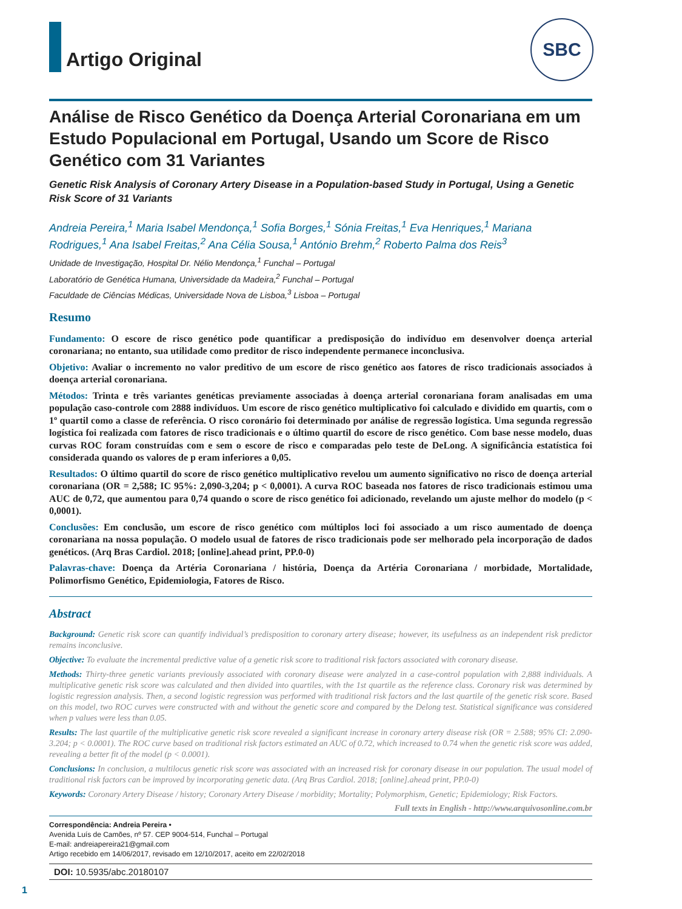SBC
Artigo Original
Análise de Risco Genético da Doença Arterial Coronariana em um Estudo Populacional em Portugal, Usando um Score de Risco Genético com 31 Variantes
Genetic Risk Analysis of Coronary Artery Disease in a Population-based Study in Portugal, Using a Genetic Risk Score of 31 Variants
Andreia Pereira,<sup>1</sup> Maria Isabel Mendonça,<sup>1</sup> Sofia Borges,<sup>1</sup> Sónia Freitas,<sup>1</sup> Eva Henriques,<sup>1</sup> Mariana Rodrigues,<sup>1</sup> Ana Isabel Freitas,<sup>2</sup> Ana Célia Sousa,<sup>1</sup> António Brehm,<sup>2</sup> Roberto Palma dos Reis<sup>3</sup>
Unidade de Investigação, Hospital Dr. Nélio Mendonça,<sup>1</sup> Funchal – Portugal
Laboratório de Genética Humana, Universidade da Madeira,<sup>2</sup> Funchal – Portugal
Faculdade de Ciências Médicas, Universidade Nova de Lisboa,<sup>3</sup> Lisboa – Portugal
Resumo
Fundamento: O escore de risco genético pode quantificar a predisposição do indivíduo em desenvolver doença arterial coronariana; no entanto, sua utilidade como preditor de risco independente permanece inconclusiva.
Objetivo: Avaliar o incremento no valor preditivo de um escore de risco genético aos fatores de risco tradicionais associados à doença arterial coronariana.
Métodos: Trinta e três variantes genéticas previamente associadas à doença arterial coronariana foram analisadas em uma população caso-controle com 2888 indivíduos. Um escore de risco genético multiplicativo foi calculado e dividido em quartis, com o 1º quartil como a classe de referência. O risco coronário foi determinado por análise de regressão logística. Uma segunda regressão logística foi realizada com fatores de risco tradicionais e o último quartil do escore de risco genético. Com base nesse modelo, duas curvas ROC foram construídas com e sem o escore de risco e comparadas pelo teste de DeLong. A significância estatística foi considerada quando os valores de p eram inferiores a 0,05.
Resultados: O último quartil do score de risco genético multiplicativo revelou um aumento significativo no risco de doença arterial coronariana (OR = 2,588; IC 95%: 2,090-3,204; p < 0,0001). A curva ROC baseada nos fatores de risco tradicionais estimou uma AUC de 0,72, que aumentou para 0,74 quando o score de risco genético foi adicionado, revelando um ajuste melhor do modelo (p < 0,0001).
Conclusões: Em conclusão, um escore de risco genético com múltiplos loci foi associado a um risco aumentado de doença coronariana na nossa população. O modelo usual de fatores de risco tradicionais pode ser melhorado pela incorporação de dados genéticos. (Arq Bras Cardiol. 2018; [online].ahead print, PP.0-0)
Palavras-chave: Doença da Artéria Coronariana / história, Doença da Artéria Coronariana / morbidade, Mortalidade, Polimorfismo Genético, Epidemiologia, Fatores de Risco.
Abstract
Background: Genetic risk score can quantify individual’s predisposition to coronary artery disease; however, its usefulness as an independent risk predictor remains inconclusive.
Objective: To evaluate the incremental predictive value of a genetic risk score to traditional risk factors associated with coronary disease.
Methods: Thirty-three genetic variants previously associated with coronary disease were analyzed in a case-control population with 2,888 individuals. A multiplicative genetic risk score was calculated and then divided into quartiles, with the 1st quartile as the reference class. Coronary risk was determined by logistic regression analysis. Then, a second logistic regression was performed with traditional risk factors and the last quartile of the genetic risk score. Based on this model, two ROC curves were constructed with and without the genetic score and compared by the Delong test. Statistical significance was considered when p values were less than 0.05.
Results: The last quartile of the multiplicative genetic risk score revealed a significant increase in coronary artery disease risk (OR = 2.588; 95% CI: 2.090-3.204; p < 0.0001). The ROC curve based on traditional risk factors estimated an AUC of 0.72, which increased to 0.74 when the genetic risk score was added, revealing a better fit of the model (p < 0.0001).
Conclusions: In conclusion, a multilocus genetic risk score was associated with an increased risk for coronary disease in our population. The usual model of traditional risk factors can be improved by incorporating genetic data. (Arq Bras Cardiol. 2018; [online].ahead print, PP.0-0)
Keywords: Coronary Artery Disease / history; Coronary Artery Disease / morbidity; Mortality; Polymorphism, Genetic; Epidemiology; Risk Factors.
Full texts in English - http://www.arquivosonline.com.br
Correspondência: Andreia Pereira •
Avenida Luís de Camões, nº 57. CEP 9004-514, Funchal – Portugal
E-mail: andreiapereira21@gmail.com
Artigo recebido em 14/06/2017, revisado em 12/10/2017, aceito em 22/02/2018
DOI: 10.5935/abc.20180107
1